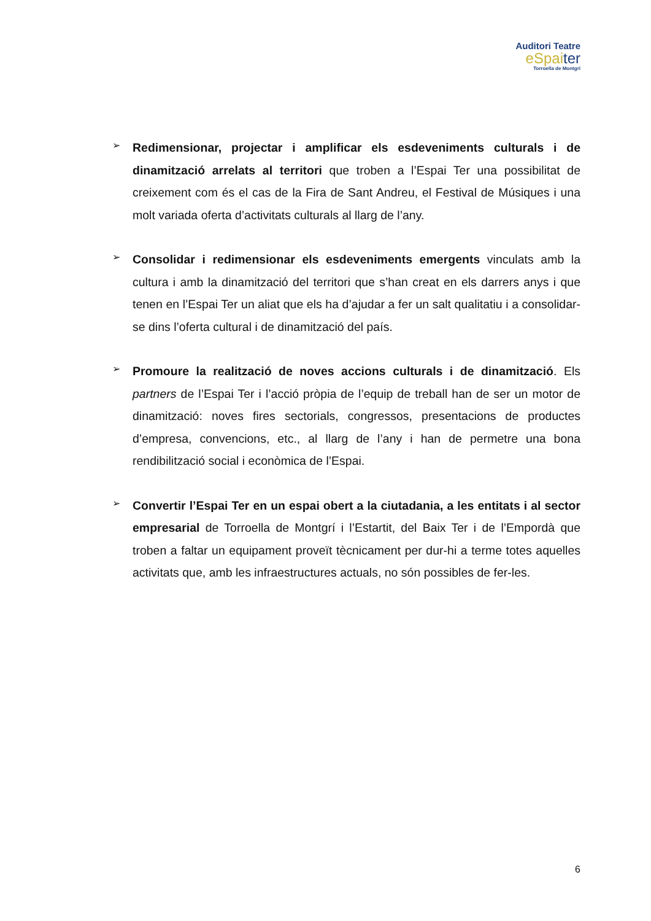Auditori Teatre
eSpaiter
Torroella de Montgrí
➢
Redimensionar, projectar i amplificar els esdeveniments culturals i de dinamització arrelats al territori que troben a l’Espai Ter una possibilitat de creixement com és el cas de la Fira de Sant Andreu, el Festival de Músiques i una molt variada oferta d’activitats culturals al llarg de l’any.
➢
Consolidar i redimensionar els esdeveniments emergents vinculats amb la cultura i amb la dinamització del territori que s’han creat en els darrers anys i que tenen en l’Espai Ter un aliat que els ha d’ajudar a fer un salt qualitatiu i a consolidar-se dins l’oferta cultural i de dinamització del país.
➢
Promoure la realització de noves accions culturals i de dinamització. Els partners de l’Espai Ter i l’acció pròpia de l’equip de treball han de ser un motor de dinamització: noves fires sectorials, congressos, presentacions de productes d’empresa, convencions, etc., al llarg de l’any i han de permetre una bona rendibilització social i econòmica de l’Espai.
➢
Convertir l’Espai Ter en un espai obert a la ciutadania, a les entitats i al sector empresarial de Torroella de Montgrí i l’Estartit, del Baix Ter i de l’Empordà que troben a faltar un equipament proveït tècnicament per dur-hi a terme totes aquelles activitats que, amb les infraestructures actuals, no són possibles de fer-les.
6